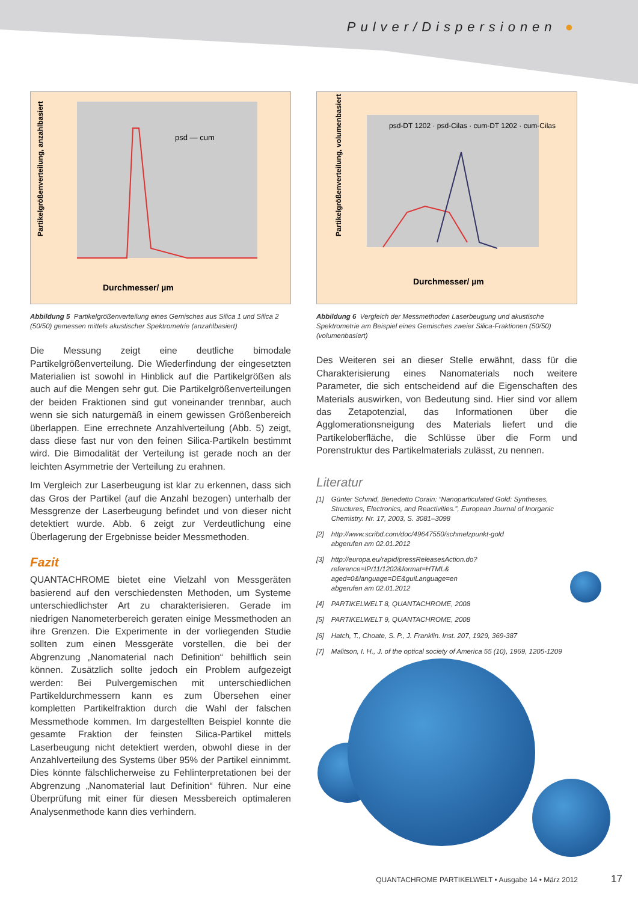Pulver/Dispersionen ●
Durchmesser/ µm
Partikelgrößenverteilung, anzahlbasiert
psd — cum
Abbildung 5 Partikelgrößenverteilung eines Gemisches aus Silica 1 und Silica 2 (50/50) gemessen mittels akustischer Spektrometrie (anzahlbasiert)
Die Messung zeigt eine deutliche bimodale Partikelgrößenverteilung. Die Wiederfindung der eingesetzten Materialien ist sowohl in Hinblick auf die Partikelgrößen als auch auf die Mengen sehr gut. Die Partikelgrößenverteilungen der beiden Fraktionen sind gut voneinander trennbar, auch wenn sie sich naturgemäß in einem gewissen Größenbereich überlappen. Eine errechnete Anzahlverteilung (Abb. 5) zeigt, dass diese fast nur von den feinen Silica-Partikeln bestimmt wird. Die Bimodalität der Verteilung ist gerade noch an der leichten Asymmetrie der Verteilung zu erahnen.
Im Vergleich zur Laserbeugung ist klar zu erkennen, dass sich das Gros der Partikel (auf die Anzahl bezogen) unterhalb der Messgrenze der Laserbeugung befindet und von dieser nicht detektiert wurde. Abb. 6 zeigt zur Verdeutlichung eine Überlagerung der Ergebnisse beider Messmethoden.
Fazit
QUANTACHROME bietet eine Vielzahl von Messgeräten basierend auf den verschiedensten Methoden, um Systeme unterschiedlichster Art zu charakterisieren. Gerade im niedrigen Nanometerbereich geraten einige Messmethoden an ihre Grenzen. Die Experimente in der vorliegenden Studie sollten zum einen Messgeräte vorstellen, die bei der Abgrenzung „Nanomaterial nach Definition“ behilflich sein können. Zusätzlich sollte jedoch ein Problem aufgezeigt werden: Bei Pulvergemischen mit unterschiedlichen Partikeldurchmessern kann es zum Übersehen einer kompletten Partikelfraktion durch die Wahl der falschen Messmethode kommen. Im dargestellten Beispiel konnte die gesamte Fraktion der feinsten Silica-Partikel mittels Laserbeugung nicht detektiert werden, obwohl diese in der Anzahlverteilung des Systems über 95% der Partikel einnimmt. Dies könnte fälschlicherweise zu Fehlinterpretationen bei der Abgrenzung „Nanomaterial laut Definition“ führen. Nur eine Überprüfung mit einer für diesen Messbereich optimaleren Analysenmethode kann dies verhindern.
Durchmesser/ µm
Partikelgrößenverteilung, volumenbasiert
psd-DT 1202 · psd-Cilas · cum-DT 1202 · cum-Cilas
Abbildung 6 Vergleich der Messmethoden Laserbeugung und akustische Spektrometrie am Beispiel eines Gemisches zweier Silica-Fraktionen (50/50) (volumenbasiert)
Des Weiteren sei an dieser Stelle erwähnt, dass für die Charakterisierung eines Nanomaterials noch weitere Parameter, die sich entscheidend auf die Eigenschaften des Materials auswirken, von Bedeutung sind. Hier sind vor allem das Zetapotenzial, das Informationen über die Agglomerationsneigung des Materials liefert und die Partikeloberfläche, die Schlüsse über die Form und Porenstruktur des Partikelmaterials zulässt, zu nennen.
Literatur
[1] Günter Schmid, Benedetto Corain: “Nanoparticulated Gold: Syntheses, Structures, Electronics, and Reactivities.”, European Journal of Inorganic Chemistry. Nr. 17, 2003, S. 3081–3098
[2] http://www.scribd.com/doc/49647550/schmelzpunkt-gold
abgerufen am 02.01.2012
[3] http://europa.eu/rapid/pressReleasesAction.do?reference=IP/11/1202&format=HTML& aged=0&language=DE&guiLanguage=en
abgerufen am 02.01.2012
[4] PARTIKELWELT 8, QUANTACHROME, 2008
[5] PARTIKELWELT 9, QUANTACHROME, 2008
[6] Hatch, T., Choate, S. P., J. Franklin. Inst. 207, 1929, 369-387
[7] Malitson, I. H., J. of the optical society of America 55 (10), 1969, 1205-1209
QUANTACHROME PARTIKELWELT • Ausgabe 14 • März 2012
17